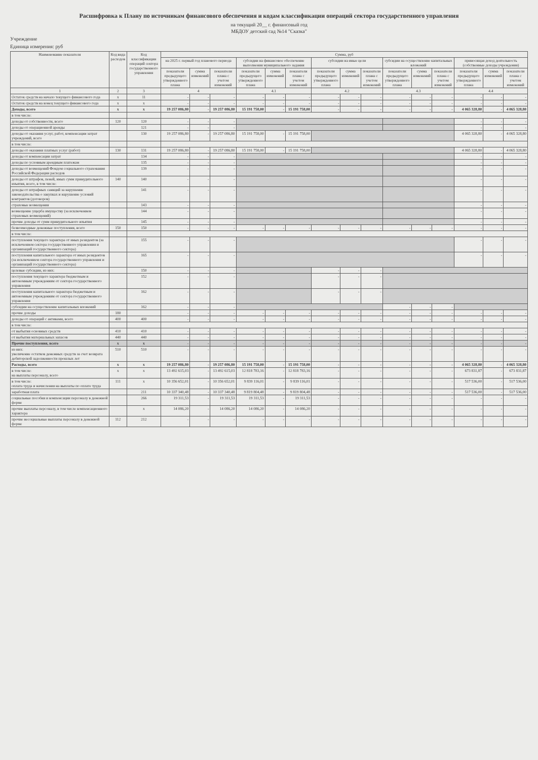Расшифровка к Плану по источникам финансового обеспечения и кодам классификации операций сектора государственного управления
на текущий 20__ г. финансовый год
МБДОУ детский сад №14 "Сказка"
Учреждение
Единица измерения: руб
| Наименование показателя | Код вида расходов | Код классификации операций сектора государственного управления | Сумма, руб | | | | | | | | | | | | | | |
| --- | --- | --- | --- | --- | --- | --- | --- | --- | --- | --- | --- | --- | --- | --- | --- | --- | --- |
| | | | на 2025 г. первый год планового периода | | | субсидии на финансовое обеспечение выполнения муниципального задания | | | субсидии на иные цели | | | субсидии на осуществление капитальных вложений | | | приносящая доход деятельность (собственные доходы учреждения) | | |
| | | | показатели предыдущего утвержденного плана | сумма изменений | показатели плана с учетом изменений | показатели предыдущего утвержденного плана | сумма изменений | показатели плана с учетом изменений | показатели предыдущего утвержденного плана | сумма изменений | показатели плана с учетом изменений | показатели предыдущего утвержденного плана | сумма изменений | показатели плана с учетом изменений | показатели предыдущего утвержденного плана | сумма изменений | показатели плана с учетом изменений |
| 1 | 2 | 3 | 4 | | | 4.1 | | | 4.2 | | | 4.3 | | | 4.4 | | |
| Остаток средств на начало текущего финансового года | x | 11 | - | - | - | - | - | - | - | - | - | - | - | - | - | - | - |
| Остаток средств на конец текущего финансового года | x | x | - | - | - | - | - | - | - | - | - | - | - | - | - | - | - |
| Доходы, всего | x | x | 19 257 086,80 | - | 19 257 086,80 | 15 191 758,00 | - | 15 191 758,00 | - | - | - | - | - | - | 4 065 328,80 | - | 4 065 328,80 |
| в том числе: | | | | | | | | | | | | | | | | | |
| доходы от собственности, всего | 120 | 120 | - | - | - | | | | | | | | | | - | - | - |
| доходы от операционной аренды | | 121 | - | - | - | | | | | | | | | | - | - | - |
| доходы от оказания услуг, работ, компенсации затрат учреждений, всего | | 130 | 19 257 086,80 | - | 19 257 086,80 | 15 191 758,00 | - | 15 191 758,00 | | | | | | | 4 065 328,80 | - | 4 065 328,80 |
| в том числе: | | | | | | | | | | | | | | | | | |
| доходы от оказания платных услуг (работ) | 130 | 131 | 19 257 086,80 | - | 19 257 086,80 | 15 191 758,00 | - | 15 191 758,00 | | | | | | | 4 065 328,80 | - | 4 065 328,80 |
| доходы от компенсации затрат | | 134 | - | - | - | | | | | | | | | | - | - | - |
| доходы по условным арендным платежам | | 135 | - | - | - | | | | | | | | | | - | - | - |
| доходы от возмещений Фондом социального страхования Российской Федерации расходов | | 139 | - | - | - | | | | | | | | | | - | - | - |
| доходы от штрафов, пеней, иных сумм принудительного изъятия, всего, в том числе: | 140 | 140 | - | - | - | | | | | | | | | | - | - | - |
| доходы от штрафных санкций за нарушение законодательства о закупках и нарушение условий контрактов (договоров) | | 141 | - | - | - | | | | | | | | | | - | - | - |
| страховые возмещения | | 143 | - | - | - | | | | | | | | | | - | - | - |
| возмещение ущерба имуществу (за исключением страховых возмещений) | | 144 | - | - | - | | | | | | | | | | - | - | - |
| прочие доходы от сумм принудительного изъятия | | 145 | - | - | - | | | | | | | | | | - | - | - |
| безвозмездные денежные поступления, всего | 150 | 150 | - | - | - | - | - | - | - | - | - | - | - | - | - | - | - |
| в том числе: | | | | | | | | | | | | | | | | | |
| поступления текущего характера от иных резидентов (за исключением сектора государственного управления и организаций государственного сектора) | | 155 | - | - | - | | | | | | | | | | - | - | - |
| поступления капитального характера от иных резидентов (за исключением сектора государственного управления и организаций государственного сектора) | | 165 | - | - | - | | | | | | | | | | - | - | - |
| целевые субсидии, из них: | | 150 | - | - | - | | | | - | - | - | | | | | | |
| поступления текущего характера бюджетным и автономным учреждениям от сектора государственного управления | | 152 | - | - | - | | | | - | - | - | | | | | | |
| поступления капитального характера бюджетным и автономным учреждениям от сектора государственного управления | | 162 | - | - | - | | | | - | - | - | | | | | | |
| субсидии на осуществление капитальных вложений | | 162 | - | - | - | | | | | | | - | - | - | | | |
| прочие доходы | 180 | | - | - | - | - | - | - | - | - | - | - | - | - | - | - | - |
| доходы от операций с активами, всего | 400 | 400 | - | - | - | - | - | - | - | - | - | - | - | - | - | - | - |
| в том числе: | | | | | | | | | | | | | | | | | |
| от выбытия основных средств | 410 | 410 | - | - | - | - | - | - | - | - | - | - | - | - | - | - | - |
| от выбытия материальных запасов | 440 | 440 | - | - | - | - | - | - | - | - | - | - | - | - | - | - | - |
| Прочие поступления, всего | x | x | - | - | - | - | - | - | - | - | - | - | - | - | - | - | - |
| из них: увеличение остатков денежных средств за счет возврата дебиторской задолженности прошлых лет | 510 | 510 | - | - | - | - | - | - | - | - | - | - | - | - | - | - | - |
| Расходы, всего | x | x | 19 257 086,80 | - | 19 257 086,80 | 15 191 758,00 | - | 15 191 758,00 | - | - | - | - | - | - | 4 065 328,80 | - | 4 065 328,80 |
| в том числе: на выплаты персоналу, всего | x | x | 13 492 615,03 | - | 13 492 615,03 | 12 818 783,16 | - | 12 818 783,16 | - | - | - | - | - | - | 673 831,87 | - | 673 831,87 |
| в том числе: оплата труда и начисления на выплаты по оплате труда | 111 | x | 10 356 652,01 | - | 10 356 652,01 | 9 839 116,01 | - | 9 839 116,01 | - | - | - | - | - | - | 517 536,00 | - | 517 536,00 |
| заработная плата | | 211 | 10 337 340,48 | - | 10 337 340,48 | 9 819 804,48 | - | 9 819 804,48 | - | - | - | - | - | - | 517 536,00 | - | 517 536,00 |
| социальные пособия и компенсации персоналу в денежной форме | | 266 | 19 311,53 | - | 19 311,53 | 19 311,53 | - | 19 311,53 | - | - | - | - | - | - | - | - | - |
| прочие выплаты персоналу, в том числе компенсационного характера | | x | 14 086,20 | - | 14 086,20 | 14 086,20 | - | 14 086,20 | - | - | - | - | - | - | - | - | - |
| прочие несоциальные выплаты персоналу в денежной форме | 112 | 212 | - | - | - | - | - | - | - | - | - | - | - | - | - | - | - |